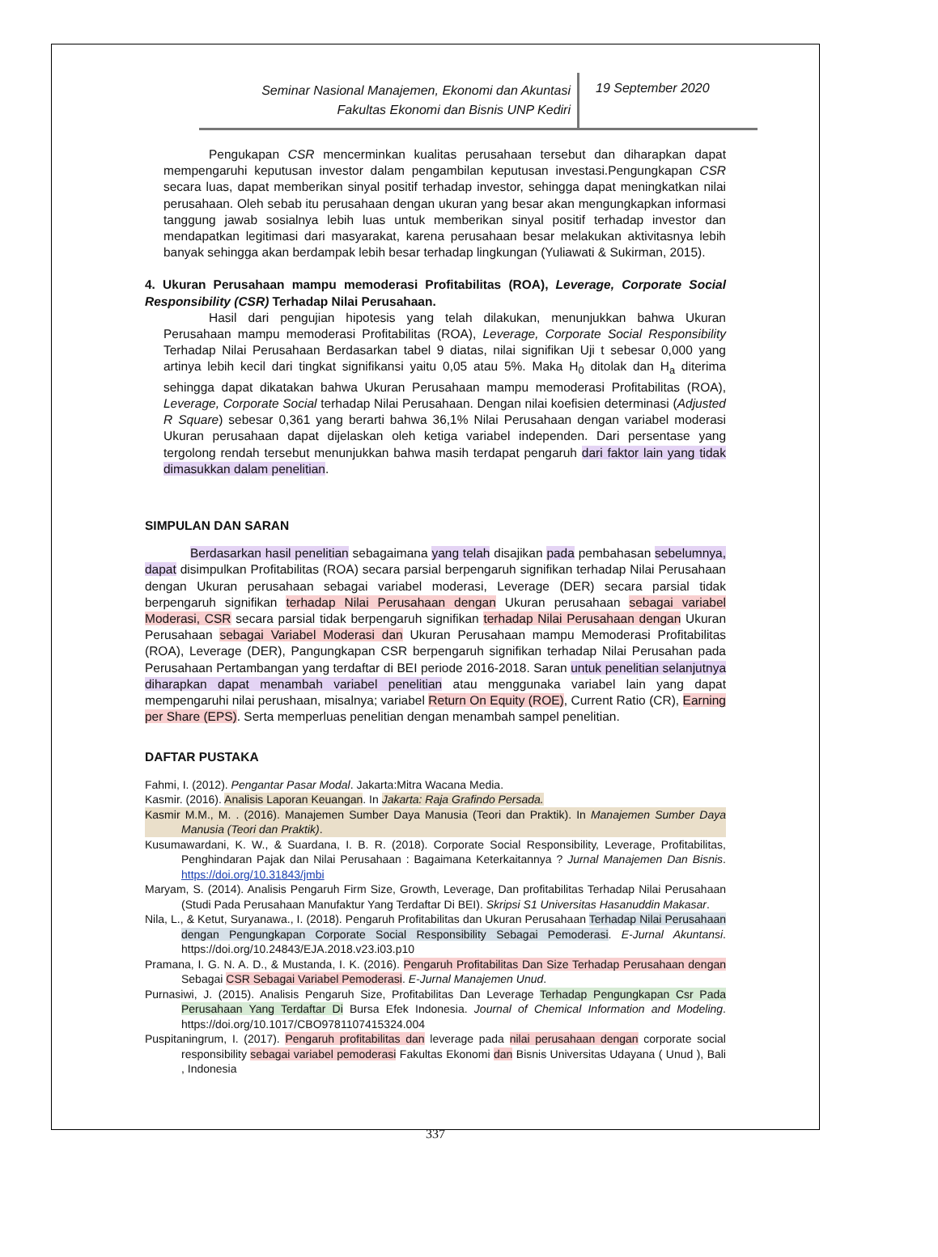Seminar Nasional Manajemen, Ekonomi dan Akuntasi
Fakultas Ekonomi dan Bisnis UNP Kediri
19 September 2020
Pengukapan CSR mencerminkan kualitas perusahaan tersebut dan diharapkan dapat mempengaruhi keputusan investor dalam pengambilan keputusan investasi.Pengungkapan CSR secara luas, dapat memberikan sinyal positif terhadap investor, sehingga dapat meningkatkan nilai perusahaan. Oleh sebab itu perusahaan dengan ukuran yang besar akan mengungkapkan informasi tanggung jawab sosialnya lebih luas untuk memberikan sinyal positif terhadap investor dan mendapatkan legitimasi dari masyarakat, karena perusahaan besar melakukan aktivitasnya lebih banyak sehingga akan berdampak lebih besar terhadap lingkungan (Yuliawati & Sukirman, 2015).
4. Ukuran Perusahaan mampu memoderasi Profitabilitas (ROA), Leverage, Corporate Social Responsibility (CSR) Terhadap Nilai Perusahaan.
Hasil dari pengujian hipotesis yang telah dilakukan, menunjukkan bahwa Ukuran Perusahaan mampu memoderasi Profitabilitas (ROA), Leverage, Corporate Social Responsibility Terhadap Nilai Perusahaan Berdasarkan tabel 9 diatas, nilai signifikan Uji t sebesar 0,000 yang artinya lebih kecil dari tingkat signifikansi yaitu 0,05 atau 5%. Maka H<sub>0</sub> ditolak dan H<sub>a</sub> diterima sehingga dapat dikatakan bahwa Ukuran Perusahaan mampu memoderasi Profitabilitas (ROA), Leverage, Corporate Social terhadap Nilai Perusahaan. Dengan nilai koefisien determinasi (Adjusted R Square) sebesar 0,361 yang berarti bahwa 36,1% Nilai Perusahaan dengan variabel moderasi Ukuran perusahaan dapat dijelaskan oleh ketiga variabel independen. Dari persentase yang tergolong rendah tersebut menunjukkan bahwa masih terdapat pengaruh dari faktor lain yang tidak dimasukkan dalam penelitian.
SIMPULAN DAN SARAN
Berdasarkan hasil penelitian sebagaimana yang telah disajikan pada pembahasan sebelumnya, dapat disimpulkan Profitabilitas (ROA) secara parsial berpengaruh signifikan terhadap Nilai Perusahaan dengan Ukuran perusahaan sebagai variabel moderasi, Leverage (DER) secara parsial tidak berpengaruh signifikan terhadap Nilai Perusahaan dengan Ukuran perusahaan sebagai variabel Moderasi, CSR secara parsial tidak berpengaruh signifikan terhadap Nilai Perusahaan dengan Ukuran Perusahaan sebagai Variabel Moderasi dan Ukuran Perusahaan mampu Memoderasi Profitabilitas (ROA), Leverage (DER), Pangungkapan CSR berpengaruh signifikan terhadap Nilai Perusahan pada Perusahaan Pertambangan yang terdaftar di BEI periode 2016-2018. Saran untuk penelitian selanjutnya diharapkan dapat menambah variabel penelitian atau menggunaka variabel lain yang dapat mempengaruhi nilai perushaan, misalnya; variabel Return On Equity (ROE), Current Ratio (CR), Earning per Share (EPS). Serta memperluas penelitian dengan menambah sampel penelitian.
DAFTAR PUSTAKA
Fahmi, I. (2012). Pengantar Pasar Modal. Jakarta:Mitra Wacana Media.
Kasmir. (2016). Analisis Laporan Keuangan. In Jakarta: Raja Grafindo Persada.
Kasmir M.M., M. . (2016). Manajemen Sumber Daya Manusia (Teori dan Praktik). In Manajemen Sumber Daya Manusia (Teori dan Praktik).
Kusumawardani, K. W., & Suardana, I. B. R. (2018). Corporate Social Responsibility, Leverage, Profitabilitas, Penghindaran Pajak dan Nilai Perusahaan : Bagaimana Keterkaitannya ? Jurnal Manajemen Dan Bisnis. https://doi.org/10.31843/jmbi
Maryam, S. (2014). Analisis Pengaruh Firm Size, Growth, Leverage, Dan profitabilitas Terhadap Nilai Perusahaan (Studi Pada Perusahaan Manufaktur Yang Terdaftar Di BEI). Skripsi S1 Universitas Hasanuddin Makasar.
Nila, L., & Ketut, Suryanawa., I. (2018). Pengaruh Profitabilitas dan Ukuran Perusahaan Terhadap Nilai Perusahaan dengan Pengungkapan Corporate Social Responsibility Sebagai Pemoderasi. E-Jurnal Akuntansi. https://doi.org/10.24843/EJA.2018.v23.i03.p10
Pramana, I. G. N. A. D., & Mustanda, I. K. (2016). Pengaruh Profitabilitas Dan Size Terhadap Perusahaan dengan Sebagai CSR Sebagai Variabel Pemoderasi. E-Jurnal Manajemen Unud.
Purnasiwi, J. (2015). Analisis Pengaruh Size, Profitabilitas Dan Leverage Terhadap Pengungkapan Csr Pada Perusahaan Yang Terdaftar Di Bursa Efek Indonesia. Journal of Chemical Information and Modeling. https://doi.org/10.1017/CBO9781107415324.004
Puspitaningrum, I. (2017). Pengaruh profitabilitas dan leverage pada nilai perusahaan dengan corporate social responsibility sebagai variabel pemoderasi Fakultas Ekonomi dan Bisnis Universitas Udayana ( Unud ), Bali , Indonesia
337